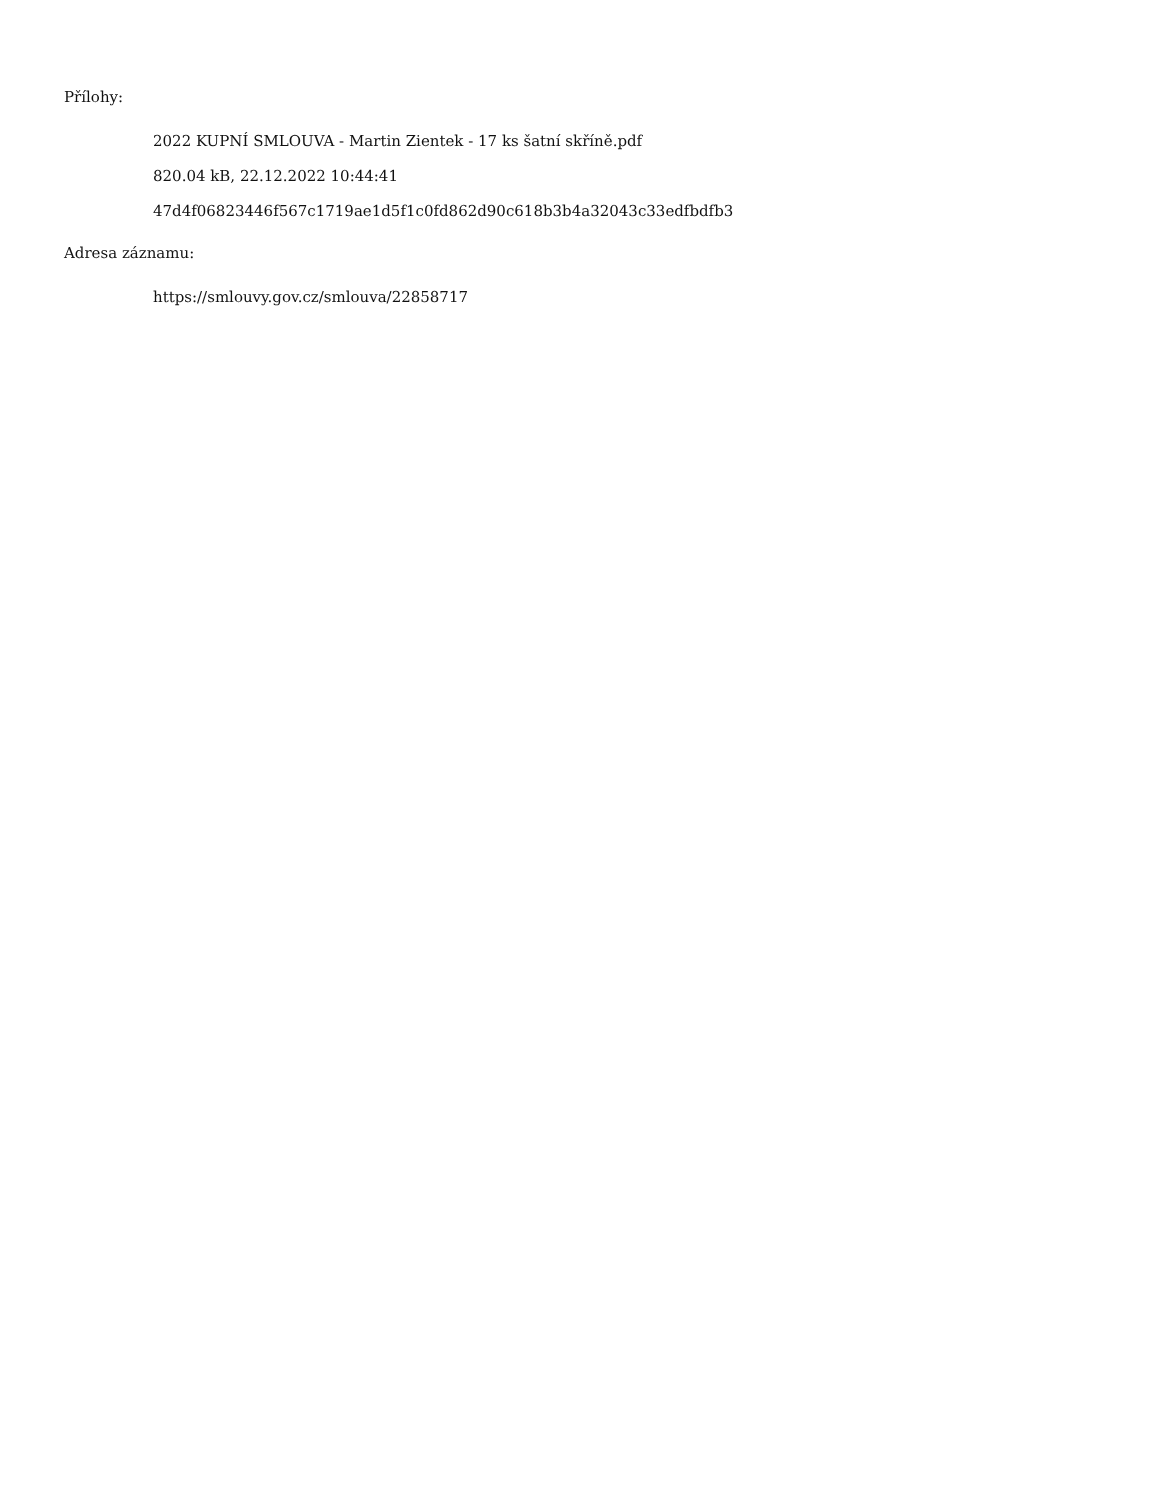Přílohy:
2022 KUPNÍ SMLOUVA - Martin Zientek - 17 ks šatní skříně.pdf
820.04 kB, 22.12.2022 10:44:41
47d4f06823446f567c1719ae1d5f1c0fd862d90c618b3b4a32043c33edfbdfb3
Adresa záznamu:
https://smlouvy.gov.cz/smlouva/22858717